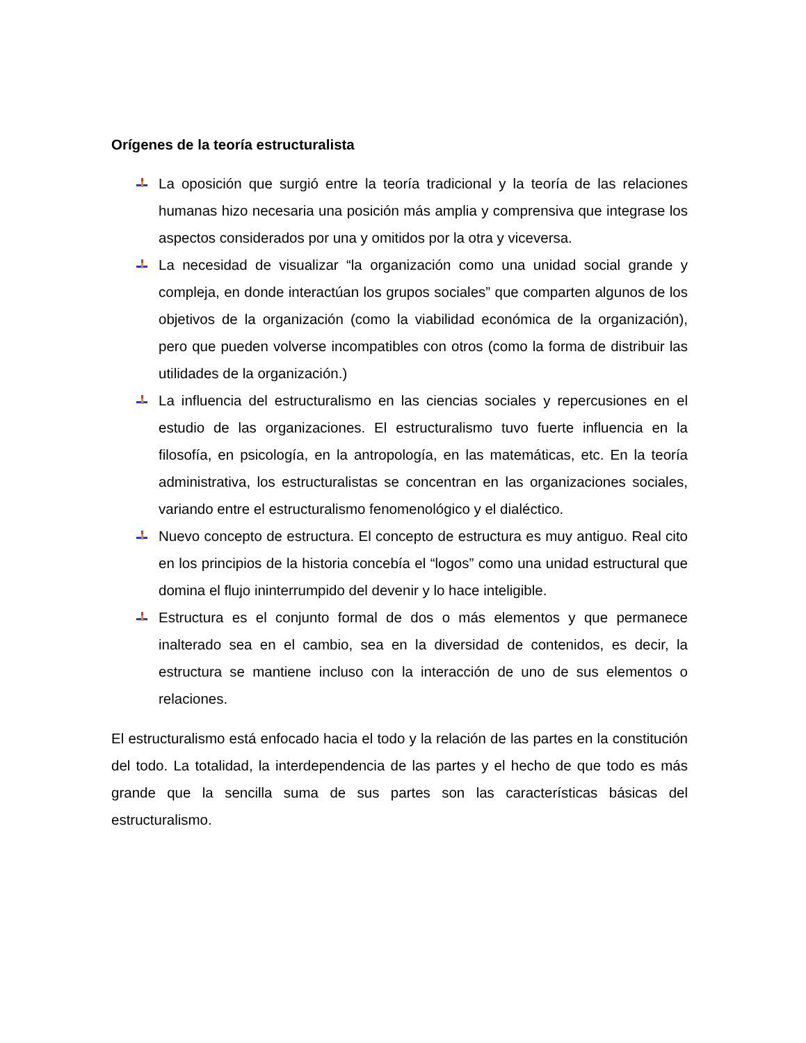Orígenes de la teoría estructuralista
La oposición que surgió entre la teoría tradicional y la teoría de las relaciones humanas hizo necesaria una posición más amplia y comprensiva que integrase los aspectos considerados por una y omitidos por la otra y viceversa.
La necesidad de visualizar “la organización como una unidad social grande y compleja, en donde interactúan los grupos sociales” que comparten algunos de los objetivos de la organización (como la viabilidad económica de la organización), pero que pueden volverse incompatibles con otros (como la forma de distribuir las utilidades de la organización.)
La influencia del estructuralismo en las ciencias sociales y repercusiones en el estudio de las organizaciones. El estructuralismo tuvo fuerte influencia en la filosofía, en psicología, en la antropología, en las matemáticas, etc. En la teoría administrativa, los estructuralistas se concentran en las organizaciones sociales, variando entre el estructuralismo fenomenológico y el dialéctico.
Nuevo concepto de estructura. El concepto de estructura es muy antiguo. Real cito en los principios de la historia concebía el “logos” como una unidad estructural que domina el flujo ininterrumpido del devenir y lo hace inteligible.
Estructura es el conjunto formal de dos o más elementos y que permanece inalterado sea en el cambio, sea en la diversidad de contenidos, es decir, la estructura se mantiene incluso con la interacción de uno de sus elementos o relaciones.
El estructuralismo está enfocado hacia el todo y la relación de las partes en la constitución del todo. La totalidad, la interdependencia de las partes y el hecho de que todo es más grande que la sencilla suma de sus partes son las características básicas del estructuralismo.